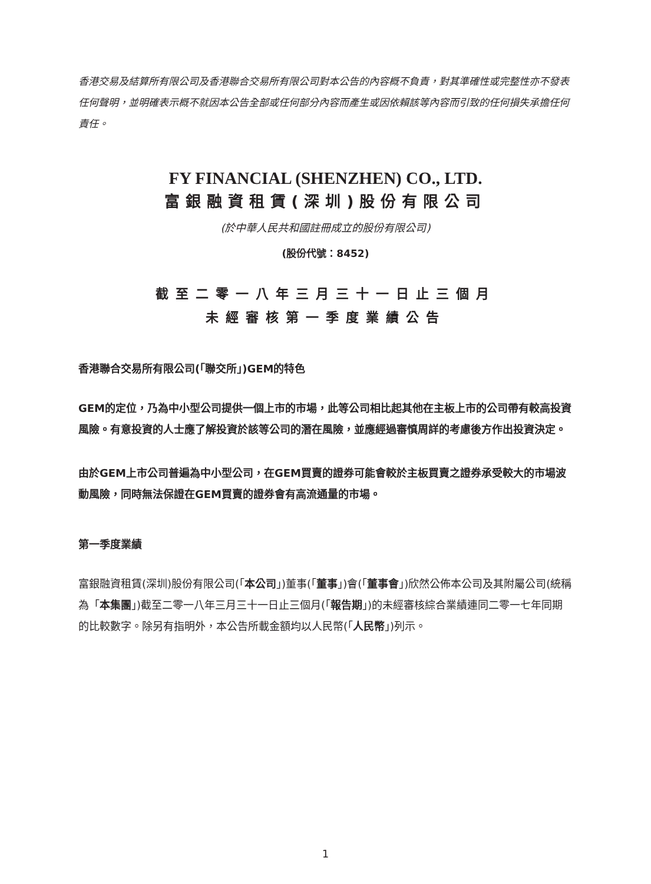香港交易及結算所有限公司及香港聯合交易所有限公司對本公告的內容概不負責，對其準確性或完整性亦不發表任何聲明，並明確表示概不就因本公告全部或任何部分內容而產生或因依賴該等內容而引致的任何損失承擔任何責任。
FY FINANCIAL (SHENZHEN) CO., LTD.
富銀融資租賃(深圳)股份有限公司
(於中華人民共和國註冊成立的股份有限公司)
(股份代號：8452)
截至二零一八年三月三十一日止三個月
未經審核第一季度業績公告
香港聯合交易所有限公司(「聯交所」)GEM的特色
GEM的定位，乃為中小型公司提供一個上市的市場，此等公司相比起其他在主板上市的公司帶有較高投資風險。有意投資的人士應了解投資於該等公司的潛在風險，並應經過審慎周詳的考慮後方作出投資決定。
由於GEM上市公司普遍為中小型公司，在GEM買賣的證券可能會較於主板買賣之證券承受較大的市場波動風險，同時無法保證在GEM買賣的證券會有高流通量的市場。
第一季度業績
富銀融資租賃(深圳)股份有限公司(「本公司」)董事(「董事」)會(「董事會」)欣然公佈本公司及其附屬公司(統稱為「本集團」)截至二零一八年三月三十一日止三個月(「報告期」)的未經審核綜合業績連同二零一七年同期的比較數字。除另有指明外，本公告所載金額均以人民幣(「人民幣」)列示。
1